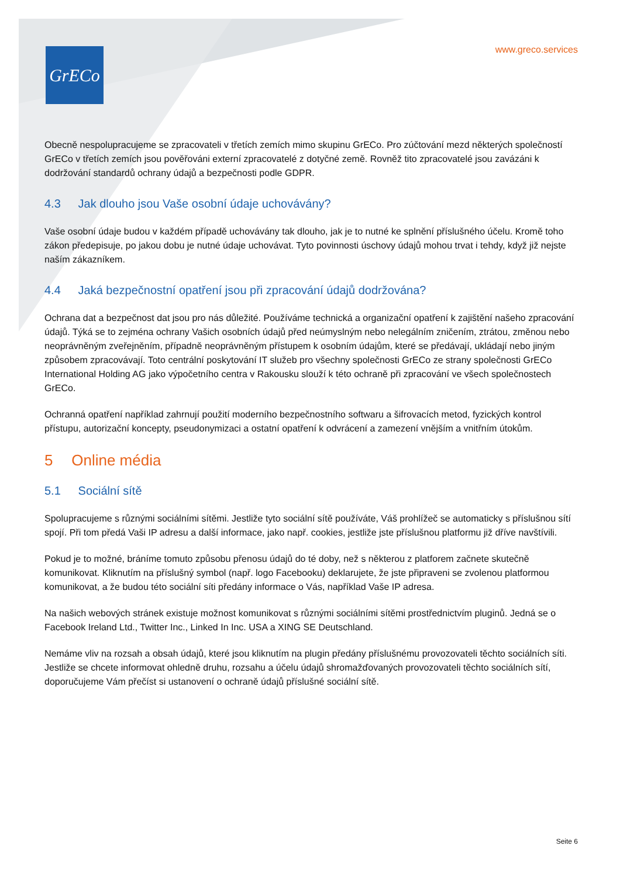GrECo
www.greco.services
Obecně nespolupracujeme se zpracovateli v třetích zemích mimo skupinu GrECo. Pro zúčtování mezd některých společností GrECo v třetích zemích jsou pověřováni externí zpracovatelé z dotyčné země. Rovněž tito zpracovatelé jsou zavázáni k dodržování standardů ochrany údajů a bezpečnosti podle GDPR.
4.3 Jak dlouho jsou Vaše osobní údaje uchovávány?
Vaše osobní údaje budou v každém případě uchovávány tak dlouho, jak je to nutné ke splnění příslušného účelu. Kromě toho zákon předepisuje, po jakou dobu je nutné údaje uchovávat. Tyto povinnosti úschovy údajů mohou trvat i tehdy, když již nejste naším zákazníkem.
4.4 Jaká bezpečnostní opatření jsou při zpracování údajů dodržována?
Ochrana dat a bezpečnost dat jsou pro nás důležité. Používáme technická a organizační opatření k zajištění našeho zpracování údajů. Týká se to zejména ochrany Vašich osobních údajů před neúmyslným nebo nelegálním zničením, ztrátou, změnou nebo neoprávněným zveřejněním, případně neoprávněným přístupem k osobním údajům, které se předávají, ukládají nebo jiným způsobem zpracovávají. Toto centrální poskytování IT služeb pro všechny společnosti GrECo ze strany společnosti GrECo International Holding AG jako výpočetního centra v Rakousku slouží k této ochraně při zpracování ve všech společnostech GrECo.
Ochranná opatření například zahrnují použití moderního bezpečnostního softwaru a šifrovacích metod, fyzických kontrol přístupu, autorizační koncepty, pseudonymizaci a ostatní opatření k odvrácení a zamezení vnějším a vnitřním útokům.
5 Online média
5.1 Sociální sítě
Spolupracujeme s různými sociálními sítěmi. Jestliže tyto sociální sítě používáte, Váš prohlížeč se automaticky s příslušnou sítí spojí. Při tom předá Vaši IP adresu a další informace, jako např. cookies, jestliže jste příslušnou platformu již dříve navštívili.
Pokud je to možné, bráníme tomuto způsobu přenosu údajů do té doby, než s některou z platforem začnete skutečně komunikovat. Kliknutím na příslušný symbol (např. logo Facebooku) deklarujete, že jste připraveni se zvolenou platformou komunikovat, a že budou této sociální síti předány informace o Vás, například Vaše IP adresa.
Na našich webových stránek existuje možnost komunikovat s různými sociálními sítěmi prostřednictvím pluginů. Jedná se o Facebook Ireland Ltd., Twitter Inc., Linked In Inc. USA a XING SE Deutschland.
Nemáme vliv na rozsah a obsah údajů, které jsou kliknutím na plugin předány příslušnému provozovateli těchto sociálních síti. Jestliže se chcete informovat ohledně druhu, rozsahu a účelu údajů shromažďovaných provozovateli těchto sociálních sítí, doporučujeme Vám přečíst si ustanovení o ochraně údajů příslušné sociální sítě.
Seite 6